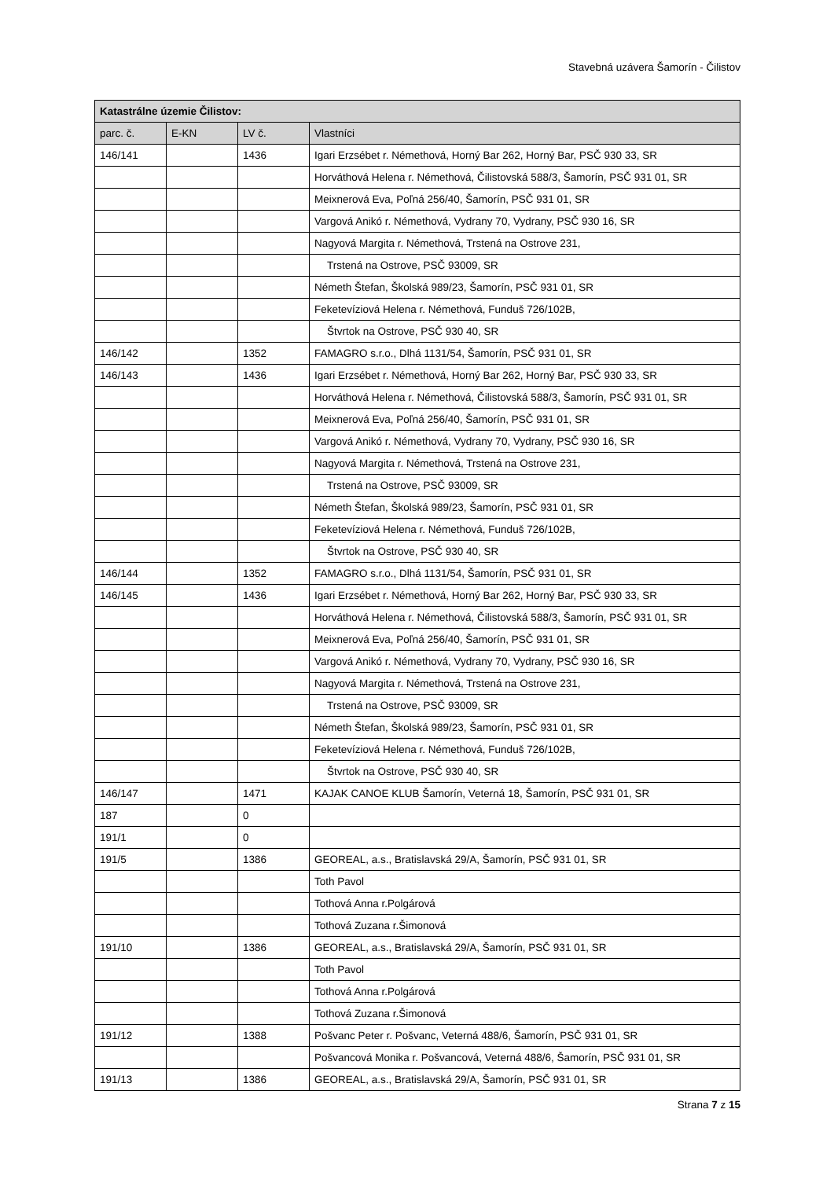Stavebná uzávera Šamorín - Čilistov
| Katastrálne územie Čilistov: | | | |
| --- | --- | --- | --- |
| parc. č. | E-KN | LV č. | Vlastníci |
| 146/141 | | 1436 | Igari Erzsébet r. Némethová, Horný Bar 262, Horný Bar, PSČ 930 33, SR |
| | | | Horváthová Helena r. Némethová, Čilistovská 588/3, Šamorín, PSČ 931 01, SR |
| | | | Meixnerová Eva, Poľná 256/40, Šamorín, PSČ 931 01, SR |
| | | | Vargová Anikó r. Némethová, Vydrany 70, Vydrany, PSČ 930 16, SR |
| | | | Nagyová Margita r. Némethová, Trstená na Ostrove 231, |
| | | | Trstená na Ostrove, PSČ 93009, SR |
| | | | Németh Štefan, Školská 989/23, Šamorín, PSČ 931 01, SR |
| | | | Feketevíziová Helena r. Némethová, Funduš 726/102B, |
| | | | Štvrtok na Ostrove, PSČ 930 40, SR |
| 146/142 | | 1352 | FAMAGRO s.r.o., Dlhá 1131/54, Šamorín, PSČ 931 01, SR |
| 146/143 | | 1436 | Igari Erzsébet r. Némethová, Horný Bar 262, Horný Bar, PSČ 930 33, SR |
| | | | Horváthová Helena r. Némethová, Čilistovská 588/3, Šamorín, PSČ 931 01, SR |
| | | | Meixnerová Eva, Poľná 256/40, Šamorín, PSČ 931 01, SR |
| | | | Vargová Anikó r. Némethová, Vydrany 70, Vydrany, PSČ 930 16, SR |
| | | | Nagyová Margita r. Némethová, Trstená na Ostrove 231, |
| | | | Trstená na Ostrove, PSČ 93009, SR |
| | | | Németh Štefan, Školská 989/23, Šamorín, PSČ 931 01, SR |
| | | | Feketevíziová Helena r. Némethová, Funduš 726/102B, |
| | | | Štvrtok na Ostrove, PSČ 930 40, SR |
| 146/144 | | 1352 | FAMAGRO s.r.o., Dlhá 1131/54, Šamorín, PSČ 931 01, SR |
| 146/145 | | 1436 | Igari Erzsébet r. Némethová, Horný Bar 262, Horný Bar, PSČ 930 33, SR |
| | | | Horváthová Helena r. Némethová, Čilistovská 588/3, Šamorín, PSČ 931 01, SR |
| | | | Meixnerová Eva, Poľná 256/40, Šamorín, PSČ 931 01, SR |
| | | | Vargová Anikó r. Némethová, Vydrany 70, Vydrany, PSČ 930 16, SR |
| | | | Nagyová Margita r. Némethová, Trstená na Ostrove 231, |
| | | | Trstená na Ostrove, PSČ 93009, SR |
| | | | Németh Štefan, Školská 989/23, Šamorín, PSČ 931 01, SR |
| | | | Feketevíziová Helena r. Némethová, Funduš 726/102B, |
| | | | Štvrtok na Ostrove, PSČ 930 40, SR |
| 146/147 | | 1471 | KAJAK CANOE KLUB Šamorín, Veterná 18, Šamorín, PSČ 931 01, SR |
| 187 | | 0 | |
| 191/1 | | 0 | |
| 191/5 | | 1386 | GEOREAL, a.s., Bratislavská 29/A, Šamorín, PSČ 931 01, SR |
| | | | Toth Pavol |
| | | | Tothová Anna r.Polgárová |
| | | | Tothová Zuzana r.Šimonová |
| 191/10 | | 1386 | GEOREAL, a.s., Bratislavská 29/A, Šamorín, PSČ 931 01, SR |
| | | | Toth Pavol |
| | | | Tothová Anna r.Polgárová |
| | | | Tothová Zuzana r.Šimonová |
| 191/12 | | 1388 | Pošvanc Peter r. Pošvanc, Veterná 488/6, Šamorín, PSČ 931 01, SR |
| | | | Pošvancová Monika r. Pošvancová, Veterná 488/6, Šamorín, PSČ 931 01, SR |
| 191/13 | | 1386 | GEOREAL, a.s., Bratislavská 29/A, Šamorín, PSČ 931 01, SR |
Strana 7 z 15